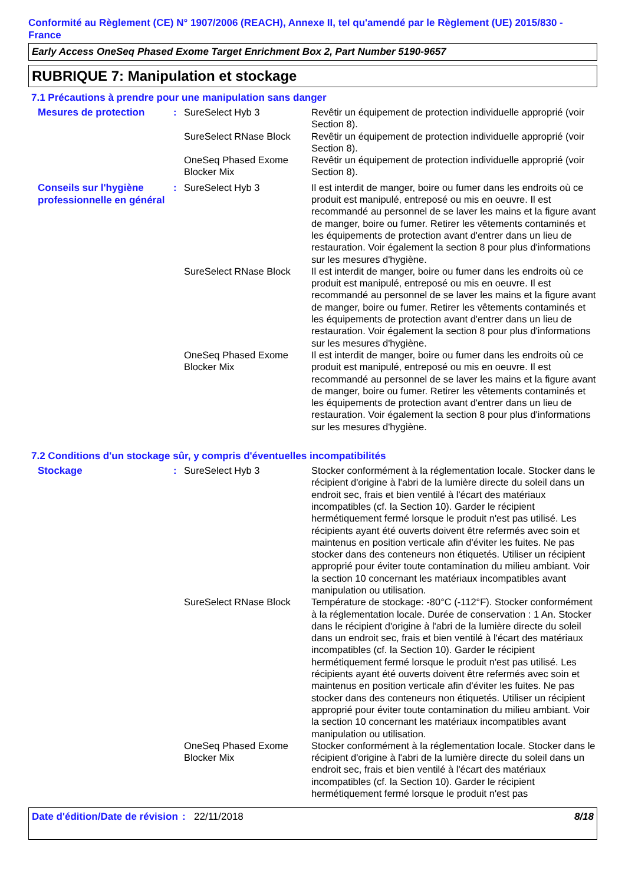Conformité au Règlement (CE) N° 1907/2006 (REACH), Annexe II, tel qu'amendé par le Règlement (UE) 2015/830 - France
Early Access OneSeq Phased Exome Target Enrichment Box 2, Part Number 5190-9657
RUBRIQUE 7: Manipulation et stockage
7.1 Précautions à prendre pour une manipulation sans danger
| Mesures de protection | : | SureSelect Hyb 3 | Revêtir un équipement de protection individuelle approprié (voir Section 8). |
| | | SureSelect RNase Block | Revêtir un équipement de protection individuelle approprié (voir Section 8). |
| | | OneSeq Phased Exome Blocker Mix | Revêtir un équipement de protection individuelle approprié (voir Section 8). |
| Conseils sur l'hygiène professionnelle en général | : | SureSelect Hyb 3 | Il est interdit de manger, boire ou fumer dans les endroits où ce produit est manipulé, entreposé ou mis en oeuvre. Il est recommandé au personnel de se laver les mains et la figure avant de manger, boire ou fumer. Retirer les vêtements contaminés et les équipements de protection avant d'entrer dans un lieu de restauration. Voir également la section 8 pour plus d'informations sur les mesures d'hygiène. |
| | | SureSelect RNase Block | Il est interdit de manger, boire ou fumer dans les endroits où ce produit est manipulé, entreposé ou mis en oeuvre. Il est recommandé au personnel de se laver les mains et la figure avant de manger, boire ou fumer. Retirer les vêtements contaminés et les équipements de protection avant d'entrer dans un lieu de restauration. Voir également la section 8 pour plus d'informations sur les mesures d'hygiène. |
| | | OneSeq Phased Exome Blocker Mix | Il est interdit de manger, boire ou fumer dans les endroits où ce produit est manipulé, entreposé ou mis en oeuvre. Il est recommandé au personnel de se laver les mains et la figure avant de manger, boire ou fumer. Retirer les vêtements contaminés et les équipements de protection avant d'entrer dans un lieu de restauration. Voir également la section 8 pour plus d'informations sur les mesures d'hygiène. |
7.2 Conditions d'un stockage sûr, y compris d'éventuelles incompatibilités
| Stockage | : | SureSelect Hyb 3 | Stocker conformément à la réglementation locale. Stocker dans le récipient d'origine à l'abri de la lumière directe du soleil dans un endroit sec, frais et bien ventilé à l'écart des matériaux incompatibles (cf. la Section 10). Garder le récipient hermétiquement fermé lorsque le produit n'est pas utilisé. Les récipients ayant été ouverts doivent être refermés avec soin et maintenus en position verticale afin d'éviter les fuites. Ne pas stocker dans des conteneurs non étiquetés. Utiliser un récipient approprié pour éviter toute contamination du milieu ambiant. Voir la section 10 concernant les matériaux incompatibles avant manipulation ou utilisation. |
| | | SureSelect RNase Block | Température de stockage: -80°C (-112°F). Stocker conformément à la réglementation locale. Durée de conservation : 1 An. Stocker dans le récipient d'origine à l'abri de la lumière directe du soleil dans un endroit sec, frais et bien ventilé à l'écart des matériaux incompatibles (cf. la Section 10). Garder le récipient hermétiquement fermé lorsque le produit n'est pas utilisé. Les récipients ayant été ouverts doivent être refermés avec soin et maintenus en position verticale afin d'éviter les fuites. Ne pas stocker dans des conteneurs non étiquetés. Utiliser un récipient approprié pour éviter toute contamination du milieu ambiant. Voir la section 10 concernant les matériaux incompatibles avant manipulation ou utilisation. |
| | | OneSeq Phased Exome Blocker Mix | Stocker conformément à la réglementation locale. Stocker dans le récipient d'origine à l'abri de la lumière directe du soleil dans un endroit sec, frais et bien ventilé à l'écart des matériaux incompatibles (cf. la Section 10). Garder le récipient hermétiquement fermé lorsque le produit n'est pas |
Date d'édition/Date de révision
: 22/11/2018 8/18